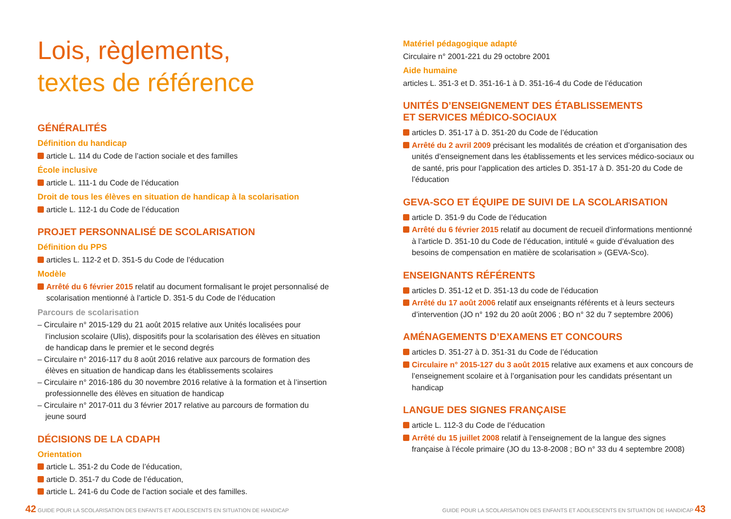Lois, règlements,
textes de référence
GÉNÉRALITÉS
Définition du handicap
article L. 114 du Code de l’action sociale et des familles
École inclusive
article L. 111-1 du Code de l’éducation
Droit de tous les élèves en situation de handicap à la scolarisation
article L. 112-1 du Code de l’éducation
PROJET PERSONNALISÉ DE SCOLARISATION
Définition du PPS
articles L. 112-2 et D. 351-5 du Code de l’éducation
Modèle
Arrêté du 6 février 2015 relatif au document formalisant le projet personnalisé de scolarisation mentionné à l’article D. 351-5 du Code de l’éducation
Parcours de scolarisation
– Circulaire n° 2015-129 du 21 août 2015 relative aux Unités localisées pour l’inclusion scolaire (Ulis), dispositifs pour la scolarisation des élèves en situation de handicap dans le premier et le second degrés
– Circulaire n° 2016-117 du 8 août 2016 relative aux parcours de formation des élèves en situation de handicap dans les établissements scolaires
– Circulaire n° 2016-186 du 30 novembre 2016 relative à la formation et à l’insertion professionnelle des élèves en situation de handicap
– Circulaire n° 2017-011 du 3 février 2017 relative au parcours de formation du jeune sourd
DÉCISIONS DE LA CDAPH
Orientation
article L. 351-2 du Code de l’éducation,
article D. 351-7 du Code de l’éducation,
article L. 241-6 du Code de l’action sociale et des familles.
Matériel pédagogique adapté
Circulaire n° 2001-221 du 29 octobre 2001
Aide humaine
articles L. 351-3 et D. 351-16-1 à D. 351-16-4 du Code de l’éducation
UNITÉS D’ENSEIGNEMENT DES ÉTABLISSEMENTS
ET SERVICES MÉDICO-SOCIAUX
articles D. 351-17 à D. 351-20 du Code de l’éducation
Arrêté du 2 avril 2009 précisant les modalités de création et d’organisation des unités d’enseignement dans les établissements et les services médico-sociaux ou de santé, pris pour l’application des articles D. 351-17 à D. 351-20 du Code de l’éducation
GEVA-SCO ET ÉQUIPE DE SUIVI DE LA SCOLARISATION
article D. 351-9 du Code de l’éducation
Arrêté du 6 février 2015 relatif au document de recueil d’informations mentionné à l’article D. 351-10 du Code de l’éducation, intitulé « guide d’évaluation des besoins de compensation en matière de scolarisation » (GEVA-Sco).
ENSEIGNANTS RÉFÉRENTS
articles D. 351-12 et D. 351-13 du code de l’éducation
Arrêté du 17 août 2006 relatif aux enseignants référents et à leurs secteurs d’intervention (JO n° 192 du 20 août 2006 ; BO n° 32 du 7 septembre 2006)
AMÉNAGEMENTS D’EXAMENS ET CONCOURS
articles D. 351-27 à D. 351-31 du Code de l’éducation
Circulaire n° 2015-127 du 3 août 2015 relative aux examens et aux concours de l’enseignement scolaire et à l’organisation pour les candidats présentant un handicap
LANGUE DES SIGNES FRANÇAISE
article L. 112-3 du Code de l’éducation
Arrêté du 15 juillet 2008 relatif à l’enseignement de la langue des signes française à l’école primaire (JO du 13-8-2008 ; BO n° 33 du 4 septembre 2008)
42 GUIDE POUR LA SCOLARISATION DES ENFANTS ET ADOLESCENTS EN SITUATION DE HANDICAP
GUIDE POUR LA SCOLARISATION DES ENFANTS ET ADOLESCENTS EN SITUATION DE HANDICAP 43